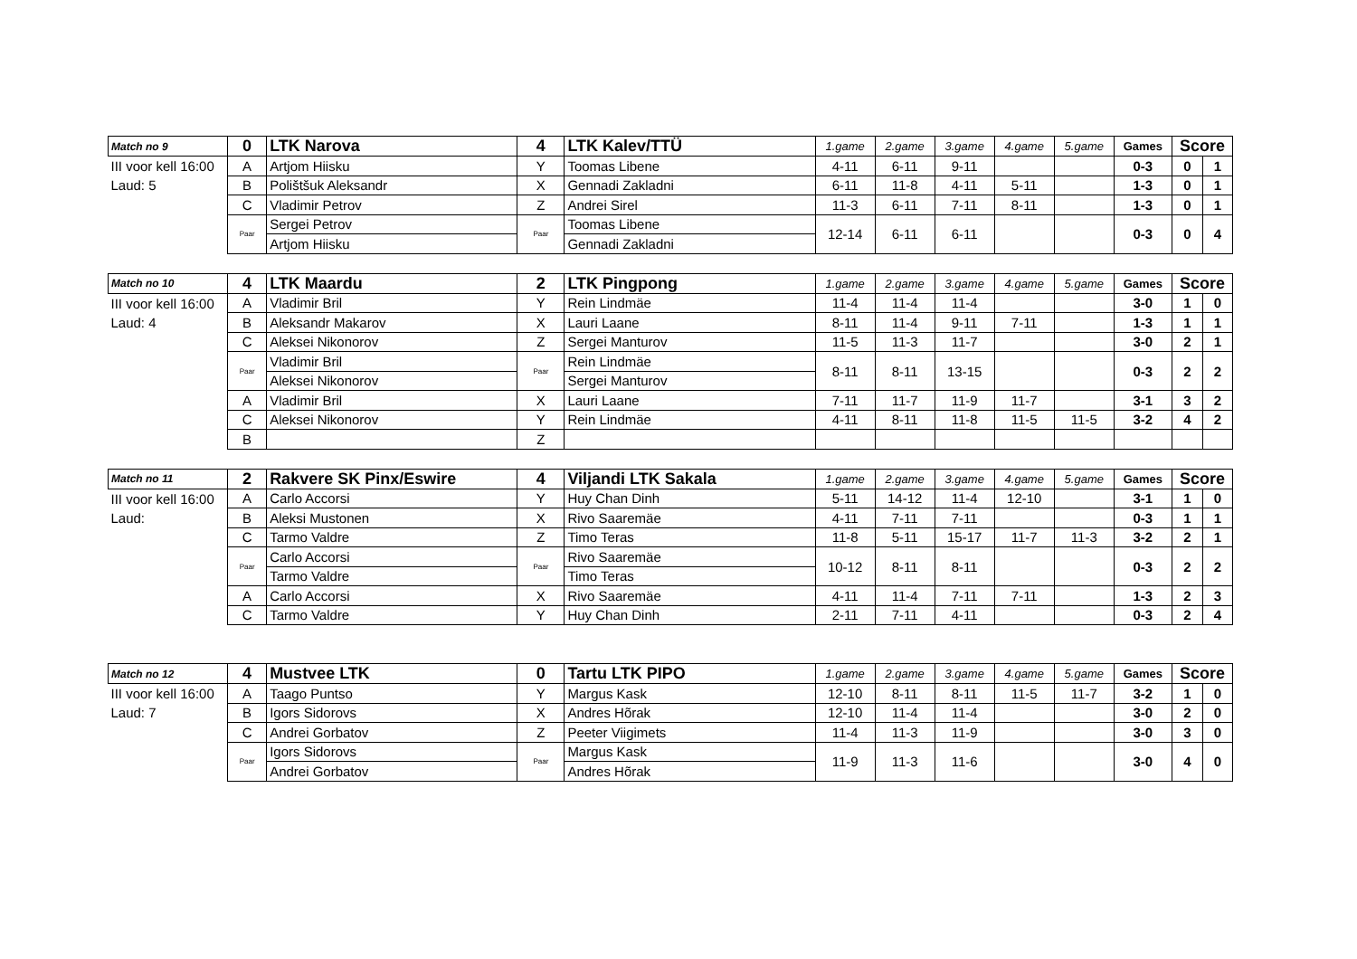| Match no 9 | 0 | LTK Narova | 4 | LTK Kalev/TTÜ | 1.game | 2.game | 3.game | 4.game | 5.game | Games | Score | |
| III voor kell 16:00 | A | Artjom Hiisku | Y | Toomas Libene | 4-11 | 6-11 | 9-11 | | | 0-3 | 0 | 1 |
| Laud: 5 | B | Polištšuk Aleksandr | X | Gennadi Zakladni | 6-11 | 11-8 | 4-11 | 5-11 | | 1-3 | 0 | 1 |
| | C | Vladimir Petrov | Z | Andrei Sirel | 11-3 | 6-11 | 7-11 | 8-11 | | 1-3 | 0 | 1 |
| | Paar | Sergei Petrov | Paar | Toomas Libene | 12-14 | 6-11 | 6-11 | | | 0-3 | 0 | 4 |
| | | Artjom Hiisku | | Gennadi Zakladni | | | | | | | | |
| Match no 10 | 4 | LTK Maardu | 2 | LTK Pingpong | 1.game | 2.game | 3.game | 4.game | 5.game | Games | Score | |
| III voor kell 16:00 | A | Vladimir Bril | Y | Rein Lindmäe | 11-4 | 11-4 | 11-4 | | | 3-0 | 1 | 0 |
| Laud: 4 | B | Aleksandr Makarov | X | Lauri Laane | 8-11 | 11-4 | 9-11 | 7-11 | | 1-3 | 1 | 1 |
| | C | Aleksei Nikonorov | Z | Sergei Manturov | 11-5 | 11-3 | 11-7 | | | 3-0 | 2 | 1 |
| | Paar | Vladimir Bril | Paar | Rein Lindmäe | 8-11 | 8-11 | 13-15 | | | 0-3 | 2 | 2 |
| | | Aleksei Nikonorov | | Sergei Manturov | | | | | | | | |
| | A | Vladimir Bril | X | Lauri Laane | 7-11 | 11-7 | 11-9 | 11-7 | | 3-1 | 3 | 2 |
| | C | Aleksei Nikonorov | Y | Rein Lindmäe | 4-11 | 8-11 | 11-8 | 11-5 | 11-5 | 3-2 | 4 | 2 |
| | B | | Z | | | | | | | | | |
| Match no 11 | 2 | Rakvere SK Pinx/Eswire | 4 | Viljandi LTK Sakala | 1.game | 2.game | 3.game | 4.game | 5.game | Games | Score | |
| III voor kell 16:00 | A | Carlo Accorsi | Y | Huy Chan Dinh | 5-11 | 14-12 | 11-4 | 12-10 | | 3-1 | 1 | 0 |
| Laud: | B | Aleksi Mustonen | X | Rivo Saaremäe | 4-11 | 7-11 | 7-11 | | | 0-3 | 1 | 1 |
| | C | Tarmo Valdre | Z | Timo Teras | 11-8 | 5-11 | 15-17 | 11-7 | 11-3 | 3-2 | 2 | 1 |
| | Paar | Carlo Accorsi | Paar | Rivo Saaremäe | 10-12 | 8-11 | 8-11 | | | 0-3 | 2 | 2 |
| | | Tarmo Valdre | | Timo Teras | | | | | | | | |
| | A | Carlo Accorsi | X | Rivo Saaremäe | 4-11 | 11-4 | 7-11 | 7-11 | | 1-3 | 2 | 3 |
| | C | Tarmo Valdre | Y | Huy Chan Dinh | 2-11 | 7-11 | 4-11 | | | 0-3 | 2 | 4 |
| Match no 12 | 4 | Mustvee LTK | 0 | Tartu LTK PIPO | 1.game | 2.game | 3.game | 4.game | 5.game | Games | Score | |
| III voor kell 16:00 | A | Taago Puntso | Y | Margus Kask | 12-10 | 8-11 | 8-11 | 11-5 | 11-7 | 3-2 | 1 | 0 |
| Laud: 7 | B | Igors Sidorovs | X | Andres Hõrak | 12-10 | 11-4 | 11-4 | | | 3-0 | 2 | 0 |
| | C | Andrei Gorbatov | Z | Peeter Viigimets | 11-4 | 11-3 | 11-9 | | | 3-0 | 3 | 0 |
| | Paar | Igors Sidorovs | Paar | Margus Kask | 11-9 | 11-3 | 11-6 | | | 3-0 | 4 | 0 |
| | | Andrei Gorbatov | | Andres Hõrak | | | | | | | | |